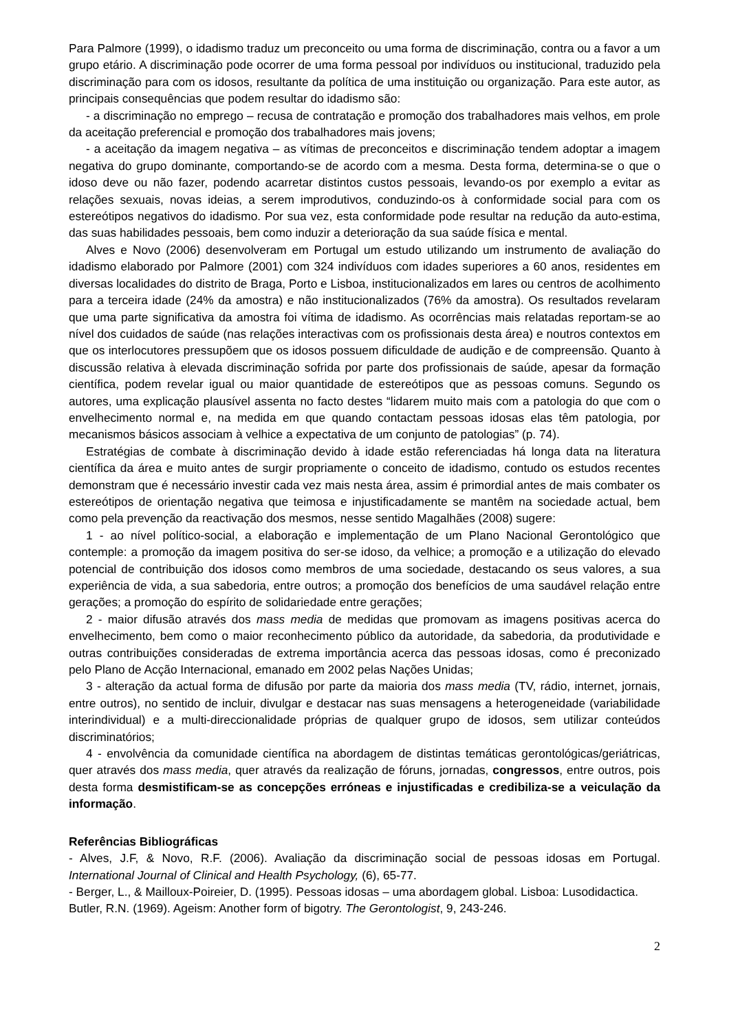Para Palmore (1999), o idadismo traduz um preconceito ou uma forma de discriminação, contra ou a favor a um grupo etário. A discriminação pode ocorrer de uma forma pessoal por indivíduos ou institucional, traduzido pela discriminação para com os idosos, resultante da política de uma instituição ou organização. Para este autor, as principais consequências que podem resultar do idadismo são:
- a discriminação no emprego – recusa de contratação e promoção dos trabalhadores mais velhos, em prole da aceitação preferencial e promoção dos trabalhadores mais jovens;
- a aceitação da imagem negativa – as vítimas de preconceitos e discriminação tendem adoptar a imagem negativa do grupo dominante, comportando-se de acordo com a mesma. Desta forma, determina-se o que o idoso deve ou não fazer, podendo acarretar distintos custos pessoais, levando-os por exemplo a evitar as relações sexuais, novas ideias, a serem improdutivos, conduzindo-os à conformidade social para com os estereótipos negativos do idadismo. Por sua vez, esta conformidade pode resultar na redução da auto-estima, das suas habilidades pessoais, bem como induzir a deterioração da sua saúde física e mental.
Alves e Novo (2006) desenvolveram em Portugal um estudo utilizando um instrumento de avaliação do idadismo elaborado por Palmore (2001) com 324 indivíduos com idades superiores a 60 anos, residentes em diversas localidades do distrito de Braga, Porto e Lisboa, institucionalizados em lares ou centros de acolhimento para a terceira idade (24% da amostra) e não institucionalizados (76% da amostra). Os resultados revelaram que uma parte significativa da amostra foi vítima de idadismo. As ocorrências mais relatadas reportam-se ao nível dos cuidados de saúde (nas relações interactivas com os profissionais desta área) e noutros contextos em que os interlocutores pressupõem que os idosos possuem dificuldade de audição e de compreensão. Quanto à discussão relativa à elevada discriminação sofrida por parte dos profissionais de saúde, apesar da formação científica, podem revelar igual ou maior quantidade de estereótipos que as pessoas comuns. Segundo os autores, uma explicação plausível assenta no facto destes “lidarem muito mais com a patologia do que com o envelhecimento normal e, na medida em que quando contactam pessoas idosas elas têm patologia, por mecanismos básicos associam à velhice a expectativa de um conjunto de patologias” (p. 74).
Estratégias de combate à discriminação devido à idade estão referenciadas há longa data na literatura científica da área e muito antes de surgir propriamente o conceito de idadismo, contudo os estudos recentes demonstram que é necessário investir cada vez mais nesta área, assim é primordial antes de mais combater os estereótipos de orientação negativa que teimosa e injustificadamente se mantêm na sociedade actual, bem como pela prevenção da reactivação dos mesmos, nesse sentido Magalhães (2008) sugere:
1 - ao nível político-social, a elaboração e implementação de um Plano Nacional Gerontológico que contemple: a promoção da imagem positiva do ser-se idoso, da velhice; a promoção e a utilização do elevado potencial de contribuição dos idosos como membros de uma sociedade, destacando os seus valores, a sua experiência de vida, a sua sabedoria, entre outros; a promoção dos benefícios de uma saudável relação entre gerações; a promoção do espírito de solidariedade entre gerações;
2 - maior difusão através dos mass media de medidas que promovam as imagens positivas acerca do envelhecimento, bem como o maior reconhecimento público da autoridade, da sabedoria, da produtividade e outras contribuições consideradas de extrema importância acerca das pessoas idosas, como é preconizado pelo Plano de Acção Internacional, emanado em 2002 pelas Nações Unidas;
3 - alteração da actual forma de difusão por parte da maioria dos mass media (TV, rádio, internet, jornais, entre outros), no sentido de incluir, divulgar e destacar nas suas mensagens a heterogeneidade (variabilidade interindividual) e a multi-direccionalidade próprias de qualquer grupo de idosos, sem utilizar conteúdos discriminatórios;
4 - envolvência da comunidade científica na abordagem de distintas temáticas gerontológicas/geriátricas, quer através dos mass media, quer através da realização de fóruns, jornadas, congressos, entre outros, pois desta forma desmistificam-se as concepções erróneas e injustificadas e credibiliza-se a veiculação da informação.
Referências Bibliográficas
- Alves, J.F, & Novo, R.F. (2006). Avaliação da discriminação social de pessoas idosas em Portugal. International Journal of Clinical and Health Psychology, (6), 65-77.
- Berger, L., & Mailloux-Poireier, D. (1995). Pessoas idosas – uma abordagem global. Lisboa: Lusodidactica.
Butler, R.N. (1969). Ageism: Another form of bigotry. The Gerontologist, 9, 243-246.
2